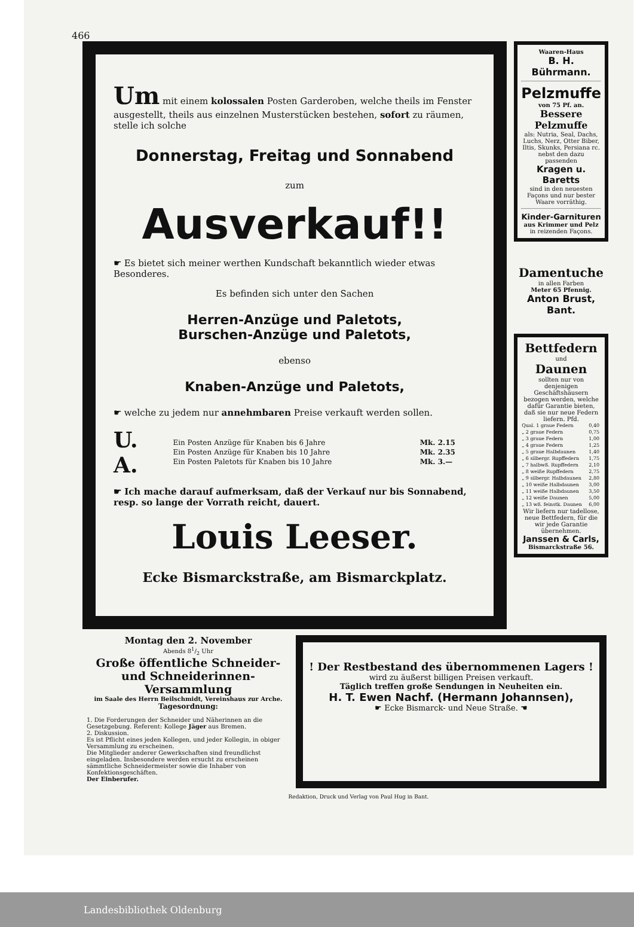466
Um mit einem kolossalen Posten Garderoben, welche theils im Fenster ausgestellt, theils aus einzelnen Musterstücken bestehen, sofort zu räumen, stelle ich solche
Donnerstag, Freitag und Sonnabend
zum
Ausverkauf!!
☛ Es bietet sich meiner werthen Kundschaft bekanntlich wieder etwas Besonderes.
Es befinden sich unter den Sachen
Herren-Anzüge und Paletots,
Burschen-Anzüge und Paletots,
ebenso
Knaben-Anzüge und Paletots,
☛ welche zu jedem nur annehmbaren Preise verkauft werden sollen.
U. A.
| Ein Posten Anzüge für Knaben bis 6 Jahre | Mk. 2.15 |
| Ein Posten Anzüge für Knaben bis 10 Jahre | Mk. 2.35 |
| Ein Posten Paletots für Knaben bis 10 Jahre | Mk. 3.— |
☛ Ich mache darauf aufmerksam, daß der Verkauf nur bis Sonnabend, resp. so lange der Vorrath reicht, dauert.
Louis Leeser.
Ecke Bismarckstraße, am Bismarckplatz.
Waaren-Haus
B. H. Bührmann.
Pelzmuffe
von 75 Pf. an.
Bessere Pelzmuffe
als: Nutria, Seal, Dachs, Luchs, Nerz, Otter Biber, Iltis, Skunks, Persiana rc. nebst den dazu passenden
Kragen u. Baretts
sind in den neuesten Façons und nur bester Waare vorräthig.
Kinder-Garnituren
aus Krimmer und Pelz
in reizenden Façons.
Damentuche
in allen Farben
Meter 65 Pfennig.
Anton Brust, Bant.
Bettfedern
und
Daunen
sollten nur von denjenigen Geschäftshäusern bezogen werden, welche dafür Garantie bieten, daß sie nur neue Federn liefern. Pfd.
| Qual. 1 graue Federn | 0,40 |
| „ 2 graue Federn | 0,75 |
| „ 3 graue Federn | 1,00 |
| „ 4 graue Federn | 1,25 |
| „ 5 graue Halbdaunen | 1,40 |
| „ 6 silbergr. Rupffedern | 1,75 |
| „ 7 halbwß. Rupffedern | 2,10 |
| „ 8 weiße Rupffedern | 2,75 |
| „ 9 silbergr. Halbdaunen | 2,80 |
| „ 10 weiße Halbdaunen | 3,00 |
| „ 11 weiße Halbdaunen | 3,50 |
| „ 12 weiße Daunen | 5,00 |
| „ 13 wß. feinstk. Daunen | 6,00 |
Wir liefern nur tadellose, neue Bettfedern, für die wir jede Garantie übernehmen.
Janssen & Carls,
Bismarckstraße 56.
Montag den 2. November
Abends 81/2 Uhr
Große öffentliche Schneider- und Schneiderinnen-Versammlung
im Saale des Herrn Beilschmidt, Vereinshaus zur Arche.
Tagesordnung:
1. Die Forderungen der Schneider und Näherinnen an die Gesetzgebung. Referent: Kollege Jäger aus Bremen.
2. Diskussion.
Es ist Pflicht eines jeden Kollegen, und jeder Kollegin, in obiger Versammlung zu erscheinen.
Die Mitglieder anderer Gewerkschaften sind freundlichst eingeladen. Insbesondere werden ersucht zu erscheinen sämmtliche Schneidermeister sowie die Inhaber von Konfektionsgeschäften.
Der Einberufer.
! Der Restbestand des übernommenen Lagers !
wird zu äußerst billigen Preisen verkauft.
Täglich treffen große Sendungen in Neuheiten ein.
H. T. Ewen Nachf. (Hermann Johannsen),
☛ Ecke Bismarck- und Neue Straße. ☚
Redaktion, Druck und Verlag von Paul Hug in Bant.
Landesbibliothek Oldenburg